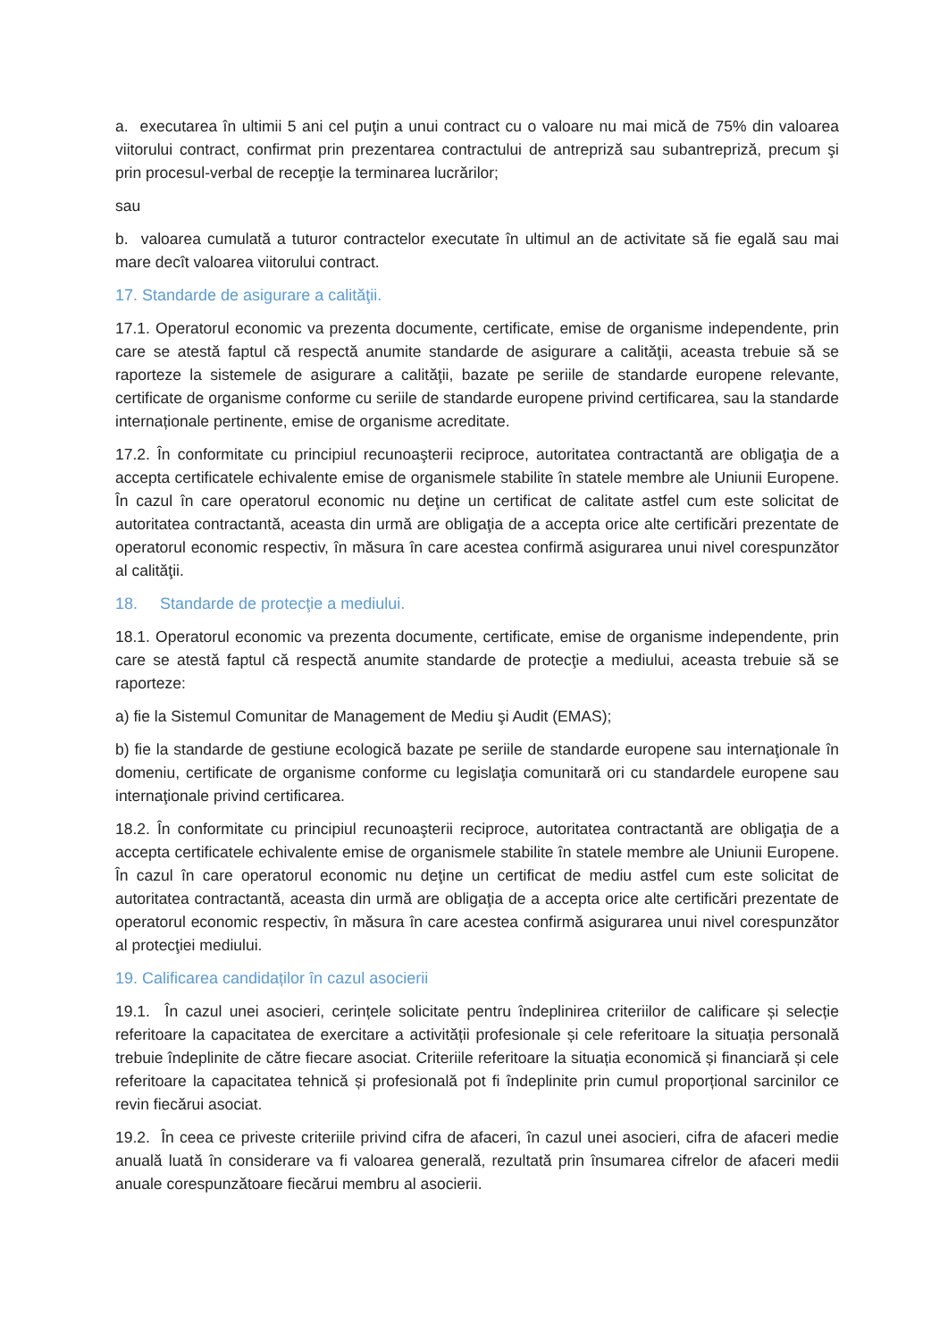a. executarea în ultimii 5 ani cel puţin a unui contract cu o valoare nu mai mică de 75% din valoarea viitorului contract, confirmat prin prezentarea contractului de antrepriză sau subantrepriză, precum şi prin procesul-verbal de recepţie la terminarea lucrărilor;
sau
b. valoarea cumulată a tuturor contractelor executate în ultimul an de activitate să fie egală sau mai mare decît valoarea viitorului contract.
17. Standarde de asigurare a calităţii.
17.1. Operatorul economic va prezenta documente, certificate, emise de organisme independente, prin care se atestă faptul că respectă anumite standarde de asigurare a calităţii, aceasta trebuie să se raporteze la sistemele de asigurare a calităţii, bazate pe seriile de standarde europene relevante, certificate de organisme conforme cu seriile de standarde europene privind certificarea, sau la standarde internaționale pertinente, emise de organisme acreditate.
17.2. În conformitate cu principiul recunoaşterii reciproce, autoritatea contractantă are obligaţia de a accepta certificatele echivalente emise de organismele stabilite în statele membre ale Uniunii Europene. În cazul în care operatorul economic nu deţine un certificat de calitate astfel cum este solicitat de autoritatea contractantă, aceasta din urmă are obligaţia de a accepta orice alte certificări prezentate de operatorul economic respectiv, în măsura în care acestea confirmă asigurarea unui nivel corespunzător al calităţii.
18. Standarde de protecţie a mediului.
18.1. Operatorul economic va prezenta documente, certificate, emise de organisme independente, prin care se atestă faptul că respectă anumite standarde de protecţie a mediului, aceasta trebuie să se raporteze:
a) fie la Sistemul Comunitar de Management de Mediu şi Audit (EMAS);
b) fie la standarde de gestiune ecologică bazate pe seriile de standarde europene sau internaţionale în domeniu, certificate de organisme conforme cu legislaţia comunitară ori cu standardele europene sau internaţionale privind certificarea.
18.2. În conformitate cu principiul recunoaşterii reciproce, autoritatea contractantă are obligaţia de a accepta certificatele echivalente emise de organismele stabilite în statele membre ale Uniunii Europene. În cazul în care operatorul economic nu deţine un certificat de mediu astfel cum este solicitat de autoritatea contractantă, aceasta din urmă are obligaţia de a accepta orice alte certificări prezentate de operatorul economic respectiv, în măsura în care acestea confirmă asigurarea unui nivel corespunzător al protecţiei mediului.
19. Calificarea candidaților în cazul asocierii
19.1. În cazul unei asocieri, cerințele solicitate pentru îndeplinirea criteriilor de calificare și selecție referitoare la capacitatea de exercitare a activității profesionale și cele referitoare la situația personală trebuie îndeplinite de către fiecare asociat. Criteriile referitoare la situația economică și financiară și cele referitoare la capacitatea tehnică și profesională pot fi îndeplinite prin cumul proporțional sarcinilor ce revin fiecărui asociat.
19.2. În ceea ce priveste criteriile privind cifra de afaceri, în cazul unei asocieri, cifra de afaceri medie anuală luată în considerare va fi valoarea generală, rezultată prin însumarea cifrelor de afaceri medii anuale corespunzătoare fiecărui membru al asocierii.